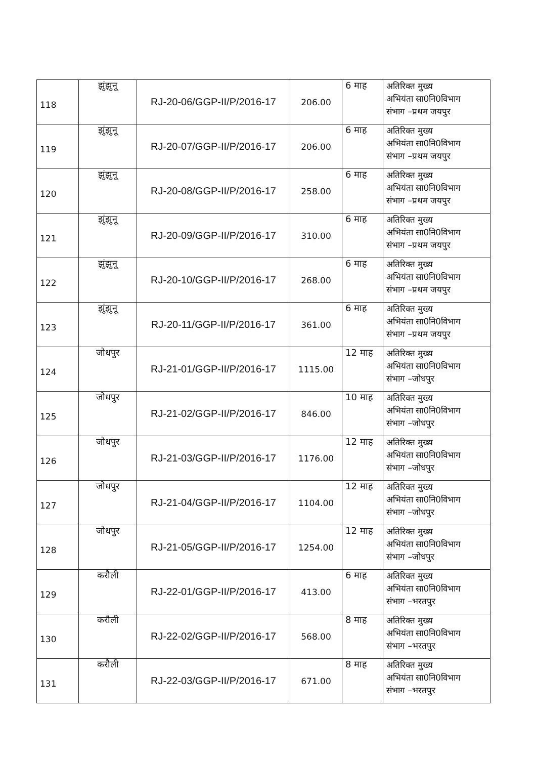| 118 | झुंझुनू | RJ-20-06/GGP-II/P/2016-17 | 206.00 | 6 माह | अतिरिक्त मुख्य अभियंता सा0नि0विभाग संभाग –प्रथम जयपुर |
| 119 | झुंझुनू | RJ-20-07/GGP-II/P/2016-17 | 206.00 | 6 माह | अतिरिक्त मुख्य अभियंता सा0नि0विभाग संभाग –प्रथम जयपुर |
| 120 | झुंझुनू | RJ-20-08/GGP-II/P/2016-17 | 258.00 | 6 माह | अतिरिक्त मुख्य अभियंता सा0नि0विभाग संभाग –प्रथम जयपुर |
| 121 | झुंझुनू | RJ-20-09/GGP-II/P/2016-17 | 310.00 | 6 माह | अतिरिक्त मुख्य अभियंता सा0नि0विभाग संभाग –प्रथम जयपुर |
| 122 | झुंझुनू | RJ-20-10/GGP-II/P/2016-17 | 268.00 | 6 माह | अतिरिक्त मुख्य अभियंता सा0नि0विभाग संभाग –प्रथम जयपुर |
| 123 | झुंझुनू | RJ-20-11/GGP-II/P/2016-17 | 361.00 | 6 माह | अतिरिक्त मुख्य अभियंता सा0नि0विभाग संभाग –प्रथम जयपुर |
| 124 | जोधपुर | RJ-21-01/GGP-II/P/2016-17 | 1115.00 | 12 माह | अतिरिक्त मुख्य अभियंता सा0नि0विभाग संभाग –जोधपुर |
| 125 | जोधपुर | RJ-21-02/GGP-II/P/2016-17 | 846.00 | 10 माह | अतिरिक्त मुख्य अभियंता सा0नि0विभाग संभाग –जोधपुर |
| 126 | जोधपुर | RJ-21-03/GGP-II/P/2016-17 | 1176.00 | 12 माह | अतिरिक्त मुख्य अभियंता सा0नि0विभाग संभाग –जोधपुर |
| 127 | जोधपुर | RJ-21-04/GGP-II/P/2016-17 | 1104.00 | 12 माह | अतिरिक्त मुख्य अभियंता सा0नि0विभाग संभाग –जोधपुर |
| 128 | जोधपुर | RJ-21-05/GGP-II/P/2016-17 | 1254.00 | 12 माह | अतिरिक्त मुख्य अभियंता सा0नि0विभाग संभाग –जोधपुर |
| 129 | करौली | RJ-22-01/GGP-II/P/2016-17 | 413.00 | 6 माह | अतिरिक्त मुख्य अभियंता सा0नि0विभाग संभाग –भरतपुर |
| 130 | करौली | RJ-22-02/GGP-II/P/2016-17 | 568.00 | 8 माह | अतिरिक्त मुख्य अभियंता सा0नि0विभाग संभाग –भरतपुर |
| 131 | करौली | RJ-22-03/GGP-II/P/2016-17 | 671.00 | 8 माह | अतिरिक्त मुख्य अभियंता सा0नि0विभाग संभाग –भरतपुर |